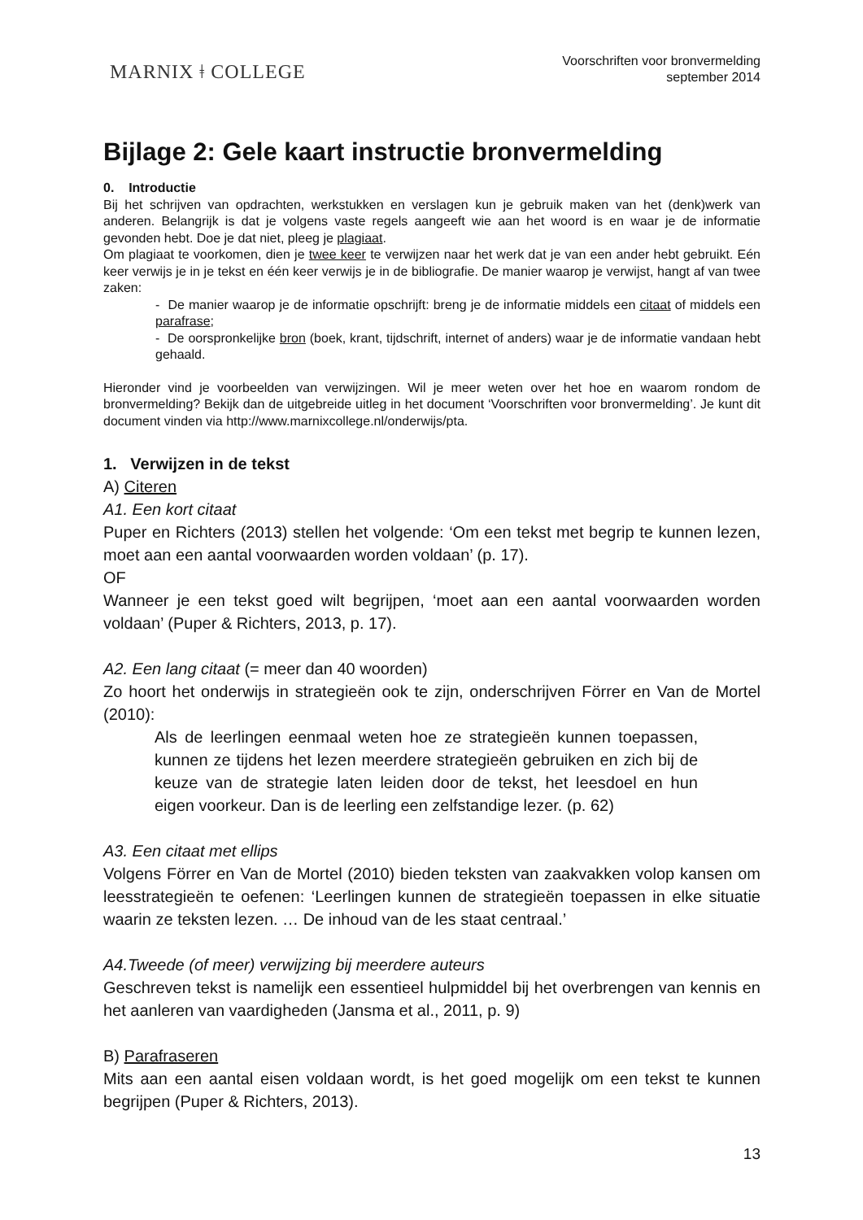MARNIX ǂ COLLEGE
Voorschriften voor bronvermelding
september 2014
Bijlage 2: Gele kaart instructie bronvermelding
0. Introductie
Bij het schrijven van opdrachten, werkstukken en verslagen kun je gebruik maken van het (denk)werk van anderen. Belangrijk is dat je volgens vaste regels aangeeft wie aan het woord is en waar je de informatie gevonden hebt. Doe je dat niet, pleeg je plagiaat.
Om plagiaat te voorkomen, dien je twee keer te verwijzen naar het werk dat je van een ander hebt gebruikt. Eén keer verwijs je in je tekst en één keer verwijs je in de bibliografie. De manier waarop je verwijst, hangt af van twee zaken:
- De manier waarop je de informatie opschrijft: breng je de informatie middels een citaat of middels een parafrase;
- De oorspronkelijke bron (boek, krant, tijdschrift, internet of anders) waar je de informatie vandaan hebt gehaald.
Hieronder vind je voorbeelden van verwijzingen. Wil je meer weten over het hoe en waarom rondom de bronvermelding? Bekijk dan de uitgebreide uitleg in het document ‘Voorschriften voor bronvermelding’. Je kunt dit document vinden via http://www.marnixcollege.nl/onderwijs/pta.
1. Verwijzen in de tekst
A) Citeren
A1. Een kort citaat
Puper en Richters (2013) stellen het volgende: ‘Om een tekst met begrip te kunnen lezen, moet aan een aantal voorwaarden worden voldaan’ (p. 17).
OF
Wanneer je een tekst goed wilt begrijpen, ‘moet aan een aantal voorwaarden worden voldaan’ (Puper & Richters, 2013, p. 17).
A2. Een lang citaat (= meer dan 40 woorden)
Zo hoort het onderwijs in strategieën ook te zijn, onderschrijven Förrer en Van de Mortel (2010):
Als de leerlingen eenmaal weten hoe ze strategieën kunnen toepassen, kunnen ze tijdens het lezen meerdere strategieën gebruiken en zich bij de keuze van de strategie laten leiden door de tekst, het leesdoel en hun eigen voorkeur. Dan is de leerling een zelfstandige lezer. (p. 62)
A3. Een citaat met ellips
Volgens Förrer en Van de Mortel (2010) bieden teksten van zaakvakken volop kansen om leesstrategieën te oefenen: ‘Leerlingen kunnen de strategieën toepassen in elke situatie waarin ze teksten lezen. … De inhoud van de les staat centraal.’
A4.Tweede (of meer) verwijzing bij meerdere auteurs
Geschreven tekst is namelijk een essentieel hulpmiddel bij het overbrengen van kennis en het aanleren van vaardigheden (Jansma et al., 2011, p. 9)
B) Parafraseren
Mits aan een aantal eisen voldaan wordt, is het goed mogelijk om een tekst te kunnen begrijpen (Puper & Richters, 2013).
13